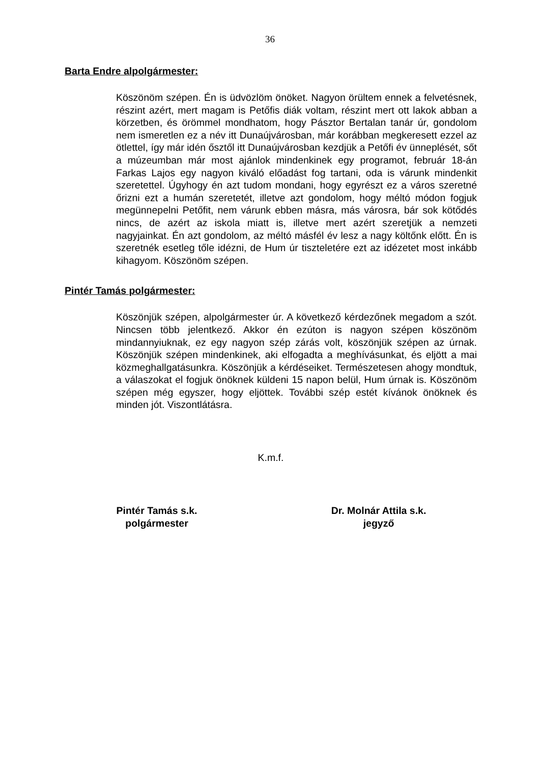36
Barta Endre alpolgármester:
Köszönöm szépen. Én is üdvözlöm önöket. Nagyon örültem ennek a felvetésnek, részint azért, mert magam is Petőfis diák voltam, részint mert ott lakok abban a körzetben, és örömmel mondhatom, hogy Pásztor Bertalan tanár úr, gondolom nem ismeretlen ez a név itt Dunaújvárosban, már korábban megkeresett ezzel az ötlettel, így már idén ősztől itt Dunaújvárosban kezdjük a Petőfi év ünneplését, sőt a múzeumban már most ajánlok mindenkinek egy programot, február 18-án Farkas Lajos egy nagyon kiváló előadást fog tartani, oda is várunk mindenkit szeretettel. Úgyhogy én azt tudom mondani, hogy egyrészt ez a város szeretné őrizni ezt a humán szeretetét, illetve azt gondolom, hogy méltó módon fogjuk megünnepelni Petőfit, nem várunk ebben másra, más városra, bár sok kötődés nincs, de azért az iskola miatt is, illetve mert azért szeretjük a nemzeti nagyjainkat. Én azt gondolom, az méltó másfél év lesz a nagy költőnk előtt. Én is szeretnék esetleg tőle idézni, de Hum úr tiszteletére ezt az idézetet most inkább kihagyom. Köszönöm szépen.
Pintér Tamás polgármester:
Köszönjük szépen, alpolgármester úr. A következő kérdezőnek megadom a szót. Nincsen több jelentkező. Akkor én ezúton is nagyon szépen köszönöm mindannyiuknak, ez egy nagyon szép zárás volt, köszönjük szépen az úrnak. Köszönjük szépen mindenkinek, aki elfogadta a meghívásunkat, és eljött a mai közmeghallgatásunkra. Köszönjük a kérdéseiket. Természetesen ahogy mondtuk, a válaszokat el fogjuk önöknek küldeni 15 napon belül, Hum úrnak is. Köszönöm szépen még egyszer, hogy eljöttek. További szép estét kívánok önöknek és minden jót. Viszontlátásra.
K.m.f.
Pintér Tamás s.k.
polgármester
Dr. Molnár Attila s.k.
jegyző